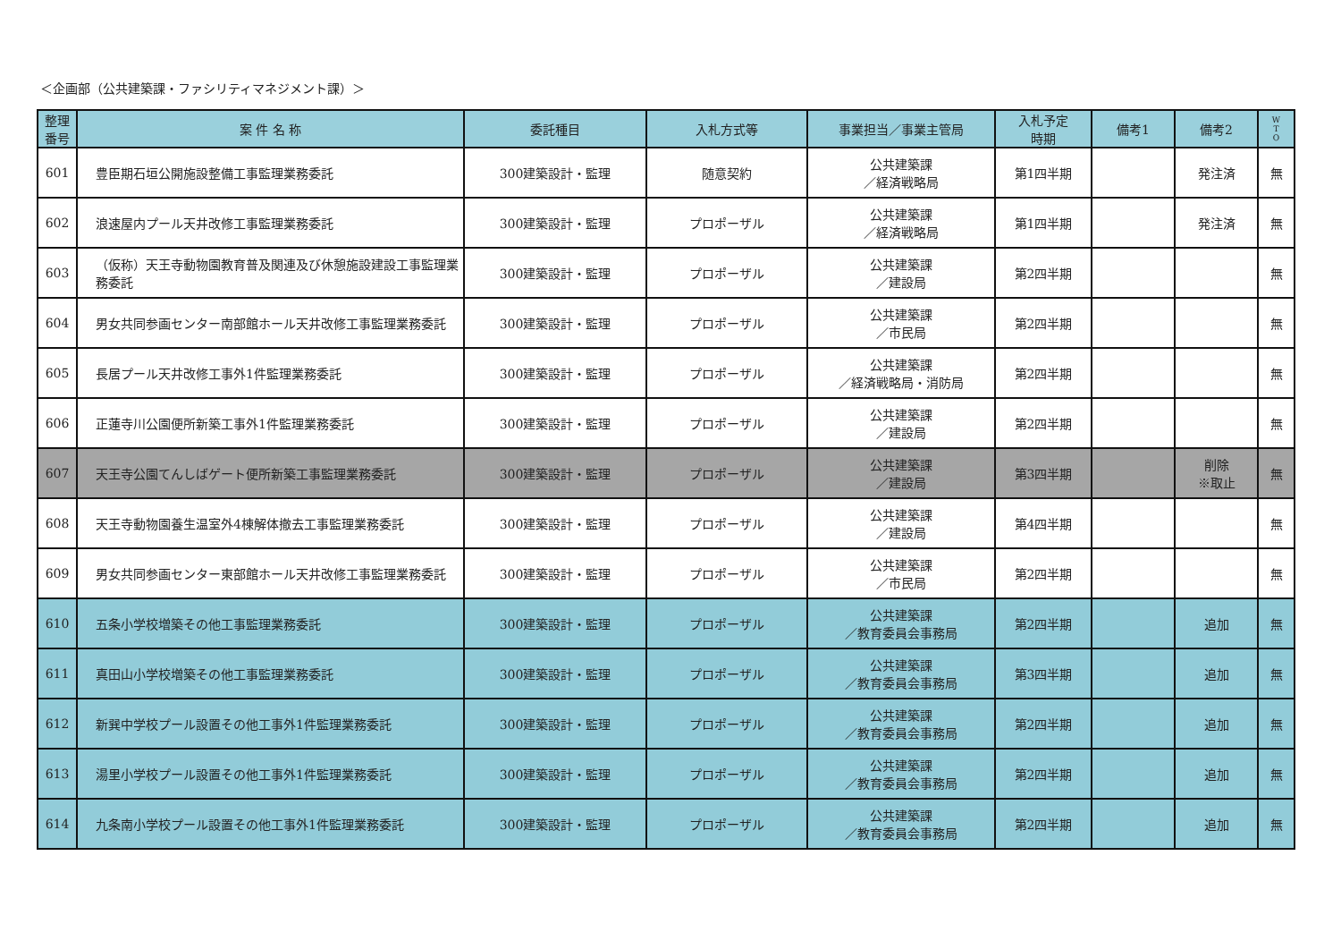＜企画部（公共建築課・ファシリティマネジメント課）＞
| 整理 番号 | 案 件 名 称 | 委託種目 | 入札方式等 | 事業担当／事業主管局 | 入札予定 時期 | 備考1 | 備考2 | W T O |
| --- | --- | --- | --- | --- | --- | --- | --- | --- |
| 601 | 豊臣期石垣公開施設整備工事監理業務委託 | 300建築設計・監理 | 随意契約 | 公共建築課 ／経済戦略局 | 第1四半期 | | 発注済 | 無 |
| 602 | 浪速屋内プール天井改修工事監理業務委託 | 300建築設計・監理 | プロポーザル | 公共建築課 ／経済戦略局 | 第1四半期 | | 発注済 | 無 |
| 603 | （仮称）天王寺動物園教育普及関連及び休憩施設建設工事監理業務委託 | 300建築設計・監理 | プロポーザル | 公共建築課 ／建設局 | 第2四半期 | | | 無 |
| 604 | 男女共同参画センター南部館ホール天井改修工事監理業務委託 | 300建築設計・監理 | プロポーザル | 公共建築課 ／市民局 | 第2四半期 | | | 無 |
| 605 | 長居プール天井改修工事外1件監理業務委託 | 300建築設計・監理 | プロポーザル | 公共建築課 ／経済戦略局・消防局 | 第2四半期 | | | 無 |
| 606 | 正蓮寺川公園便所新築工事外1件監理業務委託 | 300建築設計・監理 | プロポーザル | 公共建築課 ／建設局 | 第2四半期 | | | 無 |
| 607 | 天王寺公園てんしばゲート便所新築工事監理業務委託 | 300建築設計・監理 | プロポーザル | 公共建築課 ／建設局 | 第3四半期 | | 削除 ※取止 | 無 |
| 608 | 天王寺動物園養生温室外4棟解体撤去工事監理業務委託 | 300建築設計・監理 | プロポーザル | 公共建築課 ／建設局 | 第4四半期 | | | 無 |
| 609 | 男女共同参画センター東部館ホール天井改修工事監理業務委託 | 300建築設計・監理 | プロポーザル | 公共建築課 ／市民局 | 第2四半期 | | | 無 |
| 610 | 五条小学校増築その他工事監理業務委託 | 300建築設計・監理 | プロポーザル | 公共建築課 ／教育委員会事務局 | 第2四半期 | | 追加 | 無 |
| 611 | 真田山小学校増築その他工事監理業務委託 | 300建築設計・監理 | プロポーザル | 公共建築課 ／教育委員会事務局 | 第3四半期 | | 追加 | 無 |
| 612 | 新巽中学校プール設置その他工事外1件監理業務委託 | 300建築設計・監理 | プロポーザル | 公共建築課 ／教育委員会事務局 | 第2四半期 | | 追加 | 無 |
| 613 | 湯里小学校プール設置その他工事外1件監理業務委託 | 300建築設計・監理 | プロポーザル | 公共建築課 ／教育委員会事務局 | 第2四半期 | | 追加 | 無 |
| 614 | 九条南小学校プール設置その他工事外1件監理業務委託 | 300建築設計・監理 | プロポーザル | 公共建築課 ／教育委員会事務局 | 第2四半期 | | 追加 | 無 |